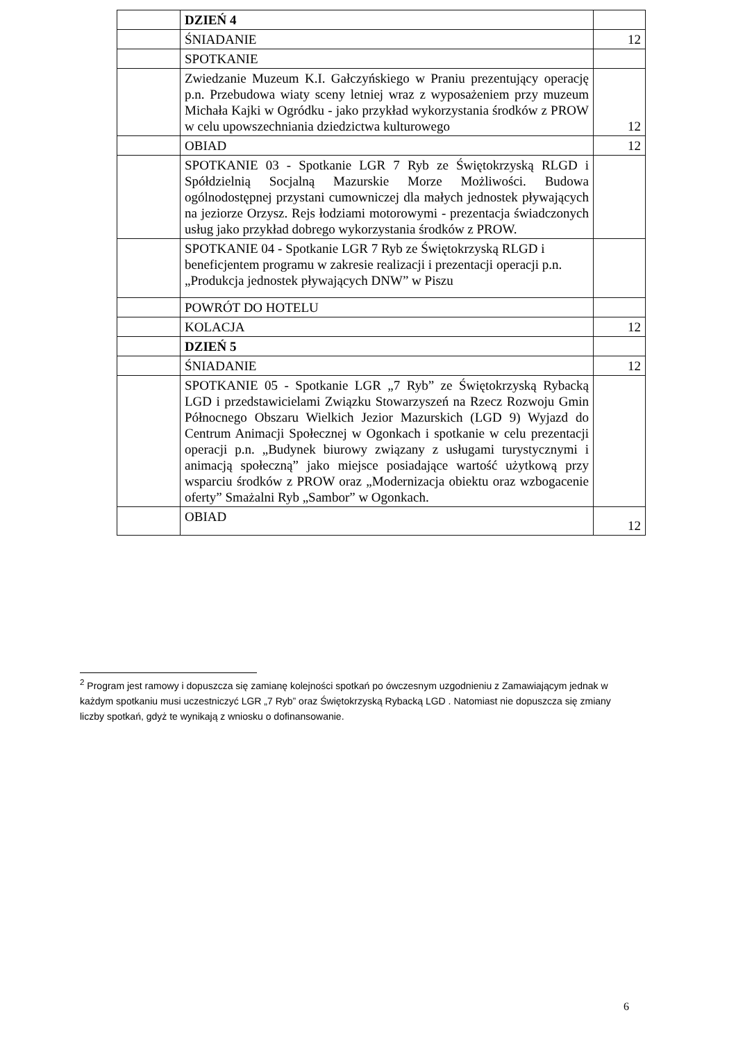| | DZIEŃ 4 | |
| | ŚNIADANIE | 12 |
| | SPOTKANIE | |
| | Zwiedzanie Muzeum K.I. Gałczyńskiego w Praniu prezentujący operację p.n. Przebudowa wiaty sceny letniej wraz z wyposażeniem przy muzeum Michała Kajki w Ogródku - jako przykład wykorzystania środków z PROW w celu upowszechniania dziedzictwa kulturowego | 12 |
| | OBIAD | 12 |
| | SPOTKANIE 03 - Spotkanie LGR 7 Ryb ze Świętokrzyską RLGD i Spółdzielnią Socjalną Mazurskie Morze Możliwości. Budowa ogólnodostępnej przystani cumowniczej dla małych jednostek pływających na jeziorze Orzysz. Rejs łodziami motorowymi - prezentacja świadczonych usług jako przykład dobrego wykorzystania środków z PROW. | |
| | SPOTKANIE 04 - Spotkanie LGR 7 Ryb ze Świętokrzyską RLGD i beneficjentem programu w zakresie realizacji i prezentacji operacji p.n. „Produkcja jednostek pływających DNW” w Piszu | |
| | POWRÓT DO HOTELU | |
| | KOLACJA | 12 |
| | DZIEŃ 5 | |
| | ŚNIADANIE | 12 |
| | SPOTKANIE 05 - Spotkanie LGR „7 Ryb” ze Świętokrzyską Rybacką LGD i przedstawicielami Związku Stowarzyszeń na Rzecz Rozwoju Gmin Północnego Obszaru Wielkich Jezior Mazurskich (LGD 9) Wyjazd do Centrum Animacji Społecznej w Ogonkach i spotkanie w celu prezentacji operacji p.n. „Budynek biurowy związany z usługami turystycznymi i animacją społeczną” jako miejsce posiadające wartość użytkową przy wsparciu środków z PROW oraz „Modernizacja obiektu oraz wzbogacenie oferty” Smażalni Ryb „Sambor” w Ogonkach. | |
| | OBIAD | 12 |
<sup>2</sup> Program jest ramowy i dopuszcza się zamianę kolejności spotkań po ówczesnym uzgodnieniu z Zamawiającym jednak w każdym spotkaniu musi uczestniczyć LGR „7 Ryb” oraz Świętokrzyską Rybacką LGD . Natomiast nie dopuszcza się zmiany liczby spotkań, gdyż te wynikają z wniosku o dofinansowanie.
6